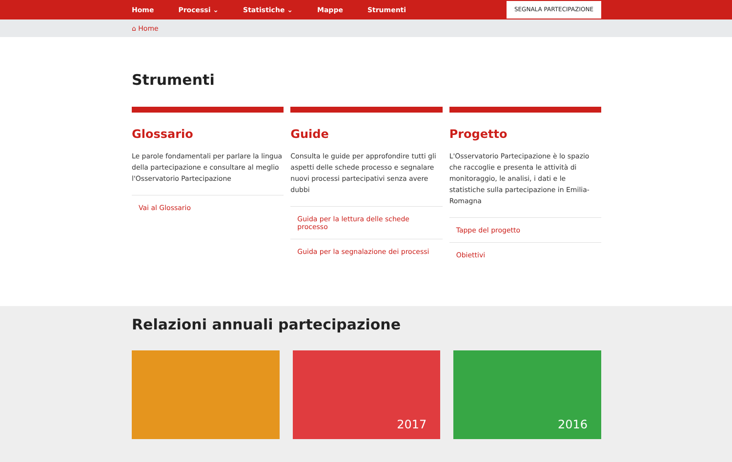Home Processi ⌄ Statistiche ⌄ Mappe Strumenti SEGNALA PARTECIPAZIONE
⌂ Home
Strumenti
Glossario
Le parole fondamentali per parlare la lingua della partecipazione e consultare al meglio l'Osservatorio Partecipazione
Vai al Glossario
Guide
Consulta le guide per approfondire tutti gli aspetti delle schede processo e segnalare nuovi processi partecipativi senza avere dubbi
Guida per la lettura delle schede processo
Guida per la segnalazione dei processi
Progetto
L'Osservatorio Partecipazione è lo spazio che raccoglie e presenta le attività di monitoraggio, le analisi, i dati e le statistiche sulla partecipazione in Emilia-Romagna
Tappe del progetto
Obiettivi
Relazioni annuali partecipazione
2017 2016